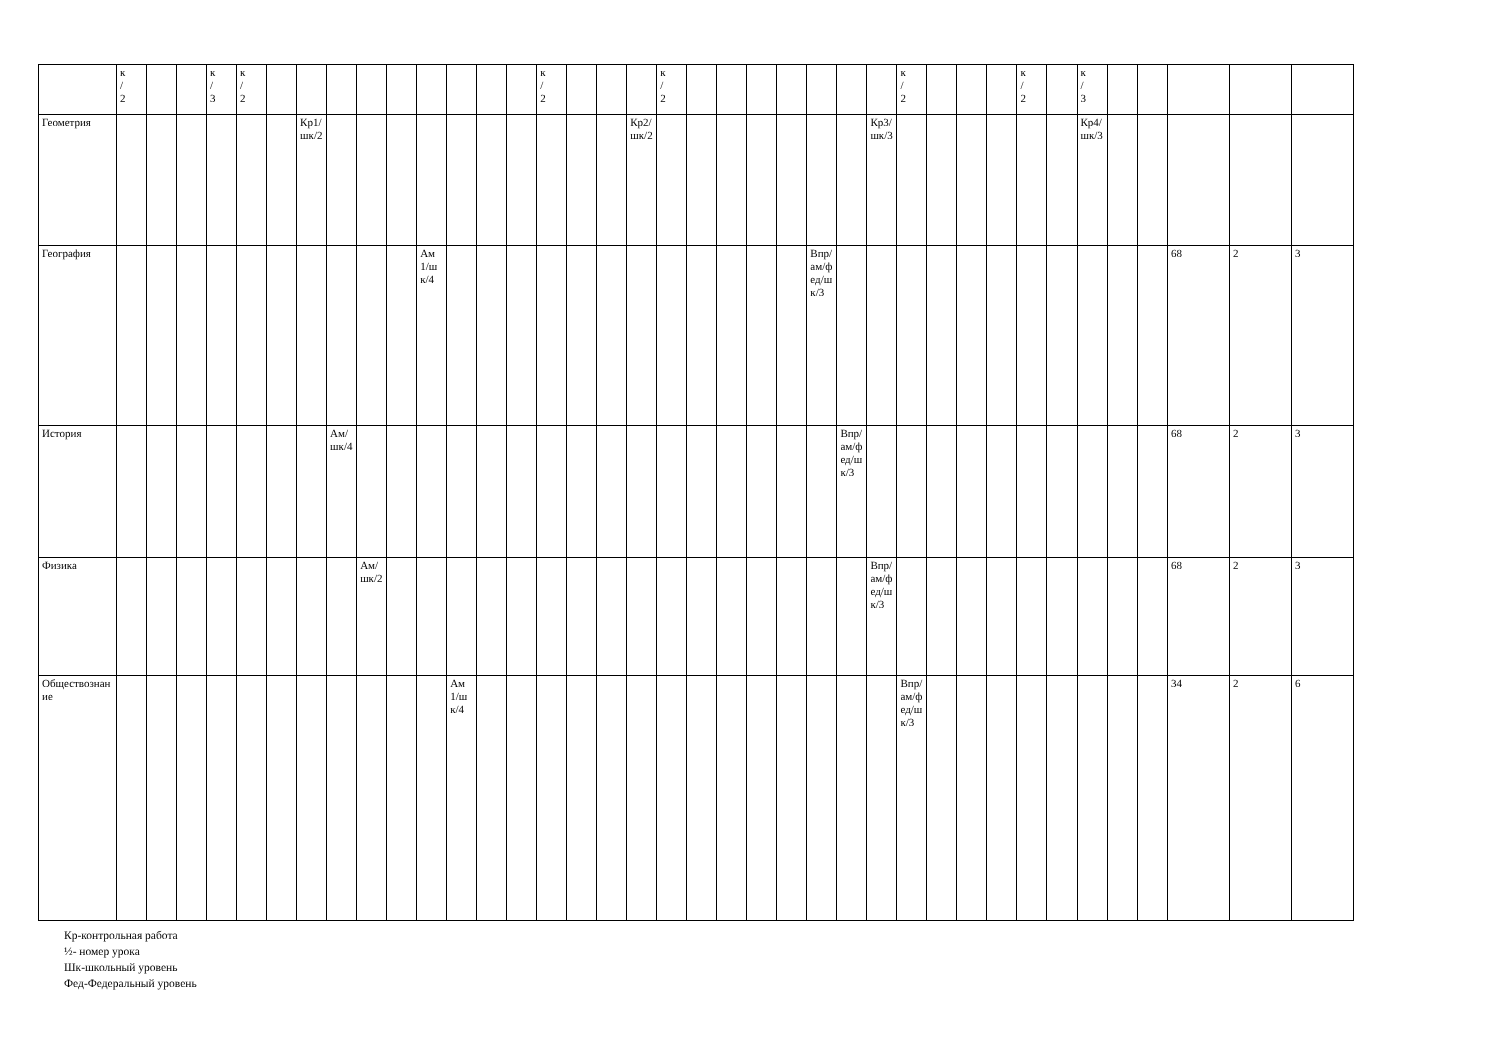| | к / 2 | | | к / 3 | к / 2 | | | | | | | | | | к / 2 | | | | к / 2 | | | | | | | | к / 2 | | | | к / 2 | | к / 3 | | | | | |
| Геометрия | | | | | | | Кр1/шк/2 | | | | | | | | | | | Кр2/шк/2 | | | | | | | | Кр3/шк/3 | | | | | | | Кр4/шк/3 | | | | | |
| География | | | | | | | | | | | Ам1/шк/4 | | | | | | | | | | | | | Впр/ам/фед/шк/3 | | | | | | | | | | | | 68 | 2 | 3 |
| История | | | | | | | | Ам/шк/4 | | | | | | | | | | | | | | | | | Впр/ам/фед/шк/3 | | | | | | | | | | | 68 | 2 | 3 |
| Физика | | | | | | | | | Ам/шк/2 | | | | | | | | | | | | | | | | | Впр/ам/фед/шк/3 | | | | | | | | | | 68 | 2 | 3 |
| Обществознание | | | | | | | | | | | | Ам1/шк/4 | | | | | | | | | | | | | | | Впр/ам/фед/шк/3 | | | | | | | | | 34 | 2 | 6 |
Кр-контрольная работа
½- номер урока
Шк-школьный уровень
Фед-Федеральный уровень